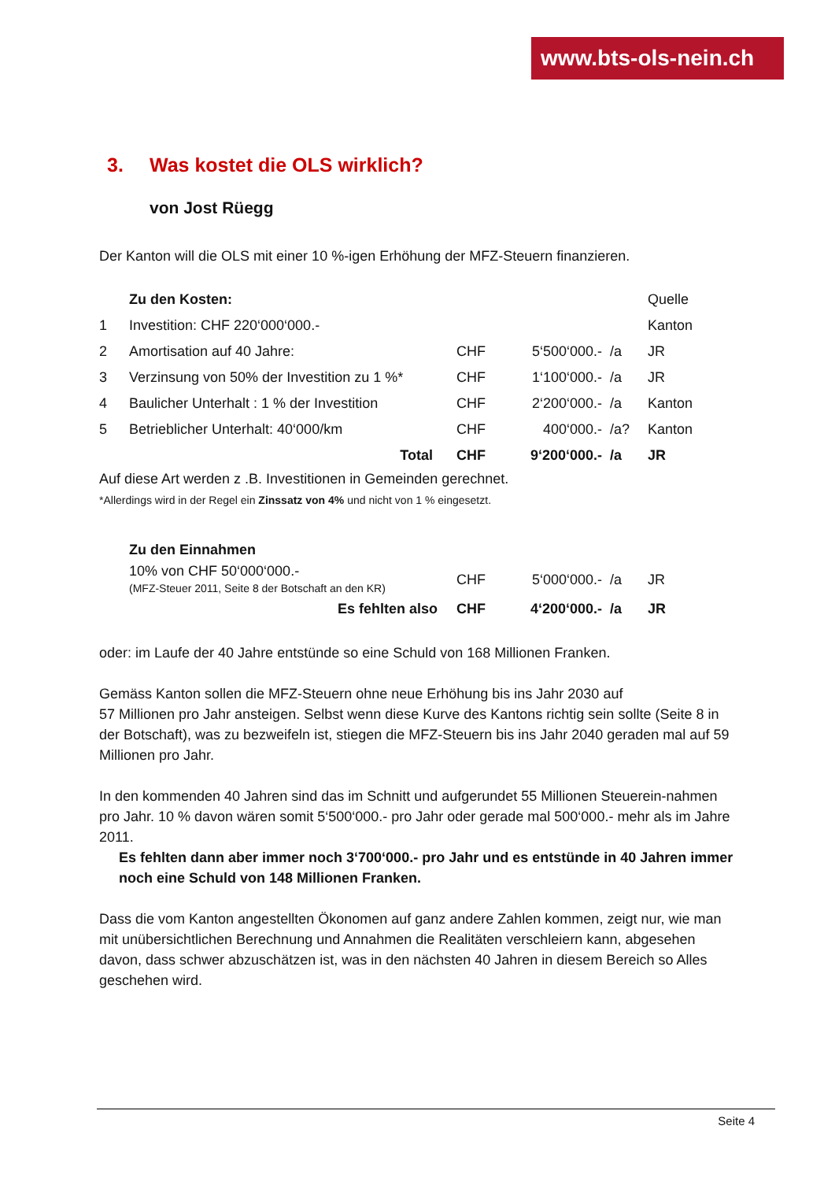www.bts-ols-nein.ch
3. Was kostet die OLS wirklich?
von Jost Rüegg
Der Kanton will die OLS mit einer 10 %-igen Erhöhung der MFZ-Steuern finanzieren.
| | Zu den Kosten: | | | | Quelle |
| 1 | Investition: CHF 220‘000‘000.- | | | | Kanton |
| 2 | Amortisation auf 40 Jahre: | CHF | 5‘500‘000.- | /a | JR |
| 3 | Verzinsung von 50% der Investition zu 1 %* | CHF | 1‘100‘000.- | /a | JR |
| 4 | Baulicher Unterhalt : 1 % der Investition | CHF | 2‘200‘000.- | /a | Kanton |
| 5 | Betrieblicher Unterhalt: 40‘000/km | CHF | 400‘000.- | /a? | Kanton |
| | Total | CHF | 9‘200‘000.- | /a | JR |
Auf diese Art werden z .B. Investitionen in Gemeinden gerechnet.
*Allerdings wird in der Regel ein Zinssatz von 4% und nicht von 1 % eingesetzt.
| | Zu den Einnahmen | | | | |
| | 10% von CHF 50‘000‘000.- (MFZ-Steuer 2011, Seite 8 der Botschaft an den KR) | CHF | 5‘000‘000.- | /a | JR |
| | Es fehlten also | CHF | 4‘200‘000.- | /a | JR |
oder: im Laufe der 40 Jahre entstünde so eine Schuld von 168 Millionen Franken.
Gemäss Kanton sollen die MFZ-Steuern ohne neue Erhöhung bis ins Jahr 2030 auf
57 Millionen pro Jahr ansteigen. Selbst wenn diese Kurve des Kantons richtig sein sollte (Seite 8 in der Botschaft), was zu bezweifeln ist, stiegen die MFZ-Steuern bis ins Jahr 2040 geraden mal auf 59 Millionen pro Jahr.
In den kommenden 40 Jahren sind das im Schnitt und aufgerundet 55 Millionen Steuerein-nahmen pro Jahr. 10 % davon wären somit 5‘500‘000.- pro Jahr oder gerade mal 500‘000.- mehr als im Jahre 2011.
Es fehlten dann aber immer noch 3‘700‘000.- pro Jahr und es entstünde in 40 Jahren immer noch eine Schuld von 148 Millionen Franken.
Dass die vom Kanton angestellten Ökonomen auf ganz andere Zahlen kommen, zeigt nur, wie man mit unübersichtlichen Berechnung und Annahmen die Realitäten verschleiern kann, abgesehen davon, dass schwer abzuschätzen ist, was in den nächsten 40 Jahren in diesem Bereich so Alles geschehen wird.
Seite 4